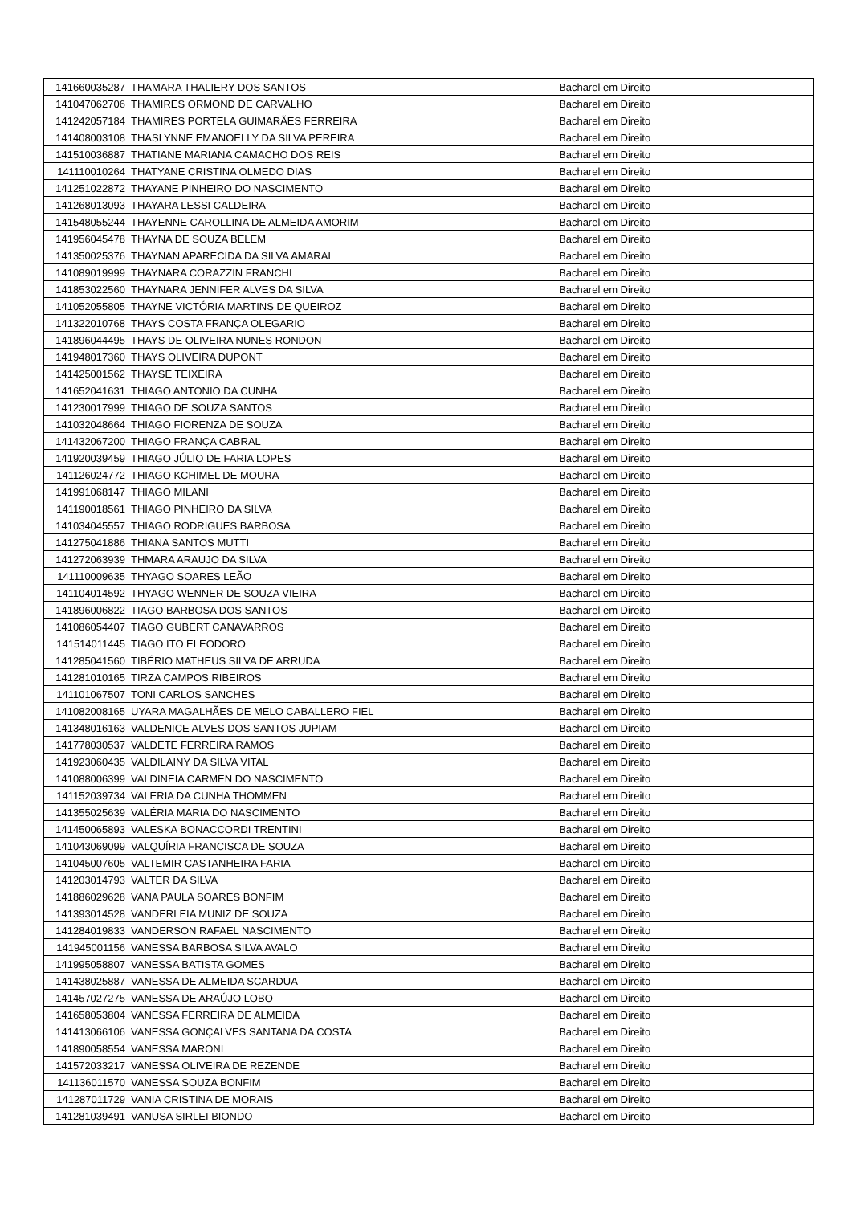| 141660035287 | THAMARA THALIERY DOS SANTOS | Bacharel em Direito |
| 141047062706 | THAMIRES ORMOND DE CARVALHO | Bacharel em Direito |
| 141242057184 | THAMIRES PORTELA GUIMARÃES FERREIRA | Bacharel em Direito |
| 141408003108 | THASLYNNE EMANOELLY DA SILVA PEREIRA | Bacharel em Direito |
| 141510036887 | THATIANE MARIANA CAMACHO DOS REIS | Bacharel em Direito |
| 141110010264 | THATYANE CRISTINA OLMEDO DIAS | Bacharel em Direito |
| 141251022872 | THAYANE PINHEIRO DO NASCIMENTO | Bacharel em Direito |
| 141268013093 | THAYARA LESSI CALDEIRA | Bacharel em Direito |
| 141548055244 | THAYENNE CAROLLINA DE ALMEIDA AMORIM | Bacharel em Direito |
| 141956045478 | THAYNA DE SOUZA BELEM | Bacharel em Direito |
| 141350025376 | THAYNAN APARECIDA DA SILVA AMARAL | Bacharel em Direito |
| 141089019999 | THAYNARA CORAZZIN FRANCHI | Bacharel em Direito |
| 141853022560 | THAYNARA JENNIFER ALVES DA SILVA | Bacharel em Direito |
| 141052055805 | THAYNE VICTÓRIA MARTINS DE QUEIROZ | Bacharel em Direito |
| 141322010768 | THAYS COSTA FRANÇA OLEGARIO | Bacharel em Direito |
| 141896044495 | THAYS DE OLIVEIRA NUNES RONDON | Bacharel em Direito |
| 141948017360 | THAYS OLIVEIRA DUPONT | Bacharel em Direito |
| 141425001562 | THAYSE TEIXEIRA | Bacharel em Direito |
| 141652041631 | THIAGO ANTONIO DA CUNHA | Bacharel em Direito |
| 141230017999 | THIAGO DE SOUZA SANTOS | Bacharel em Direito |
| 141032048664 | THIAGO FIORENZA DE SOUZA | Bacharel em Direito |
| 141432067200 | THIAGO FRANÇA CABRAL | Bacharel em Direito |
| 141920039459 | THIAGO JÚLIO DE FARIA LOPES | Bacharel em Direito |
| 141126024772 | THIAGO KCHIMEL DE MOURA | Bacharel em Direito |
| 141991068147 | THIAGO MILANI | Bacharel em Direito |
| 141190018561 | THIAGO PINHEIRO DA SILVA | Bacharel em Direito |
| 141034045557 | THIAGO RODRIGUES BARBOSA | Bacharel em Direito |
| 141275041886 | THIANA SANTOS MUTTI | Bacharel em Direito |
| 141272063939 | THMARA ARAUJO DA SILVA | Bacharel em Direito |
| 141110009635 | THYAGO SOARES LEÃO | Bacharel em Direito |
| 141104014592 | THYAGO WENNER DE SOUZA VIEIRA | Bacharel em Direito |
| 141896006822 | TIAGO BARBOSA DOS SANTOS | Bacharel em Direito |
| 141086054407 | TIAGO GUBERT CANAVARROS | Bacharel em Direito |
| 141514011445 | TIAGO ITO ELEODORO | Bacharel em Direito |
| 141285041560 | TIBÉRIO MATHEUS SILVA DE ARRUDA | Bacharel em Direito |
| 141281010165 | TIRZA CAMPOS RIBEIROS | Bacharel em Direito |
| 141101067507 | TONI CARLOS SANCHES | Bacharel em Direito |
| 141082008165 | UYARA MAGALHÃES DE MELO CABALLERO FIEL | Bacharel em Direito |
| 141348016163 | VALDENICE ALVES DOS SANTOS JUPIAM | Bacharel em Direito |
| 141778030537 | VALDETE FERREIRA RAMOS | Bacharel em Direito |
| 141923060435 | VALDILAINY DA SILVA VITAL | Bacharel em Direito |
| 141088006399 | VALDINEIA CARMEN DO NASCIMENTO | Bacharel em Direito |
| 141152039734 | VALERIA DA CUNHA THOMMEN | Bacharel em Direito |
| 141355025639 | VALÉRIA MARIA DO NASCIMENTO | Bacharel em Direito |
| 141450065893 | VALESKA BONACCORDI TRENTINI | Bacharel em Direito |
| 141043069099 | VALQUÍRIA FRANCISCA DE SOUZA | Bacharel em Direito |
| 141045007605 | VALTEMIR CASTANHEIRA FARIA | Bacharel em Direito |
| 141203014793 | VALTER DA SILVA | Bacharel em Direito |
| 141886029628 | VANA PAULA SOARES BONFIM | Bacharel em Direito |
| 141393014528 | VANDERLEIA MUNIZ DE SOUZA | Bacharel em Direito |
| 141284019833 | VANDERSON RAFAEL NASCIMENTO | Bacharel em Direito |
| 141945001156 | VANESSA BARBOSA SILVA AVALO | Bacharel em Direito |
| 141995058807 | VANESSA BATISTA GOMES | Bacharel em Direito |
| 141438025887 | VANESSA DE ALMEIDA SCARDUA | Bacharel em Direito |
| 141457027275 | VANESSA DE ARAÚJO LOBO | Bacharel em Direito |
| 141658053804 | VANESSA FERREIRA DE ALMEIDA | Bacharel em Direito |
| 141413066106 | VANESSA GONÇALVES SANTANA DA COSTA | Bacharel em Direito |
| 141890058554 | VANESSA MARONI | Bacharel em Direito |
| 141572033217 | VANESSA OLIVEIRA DE REZENDE | Bacharel em Direito |
| 141136011570 | VANESSA SOUZA BONFIM | Bacharel em Direito |
| 141287011729 | VANIA CRISTINA DE MORAIS | Bacharel em Direito |
| 141281039491 | VANUSA SIRLEI BIONDO | Bacharel em Direito |